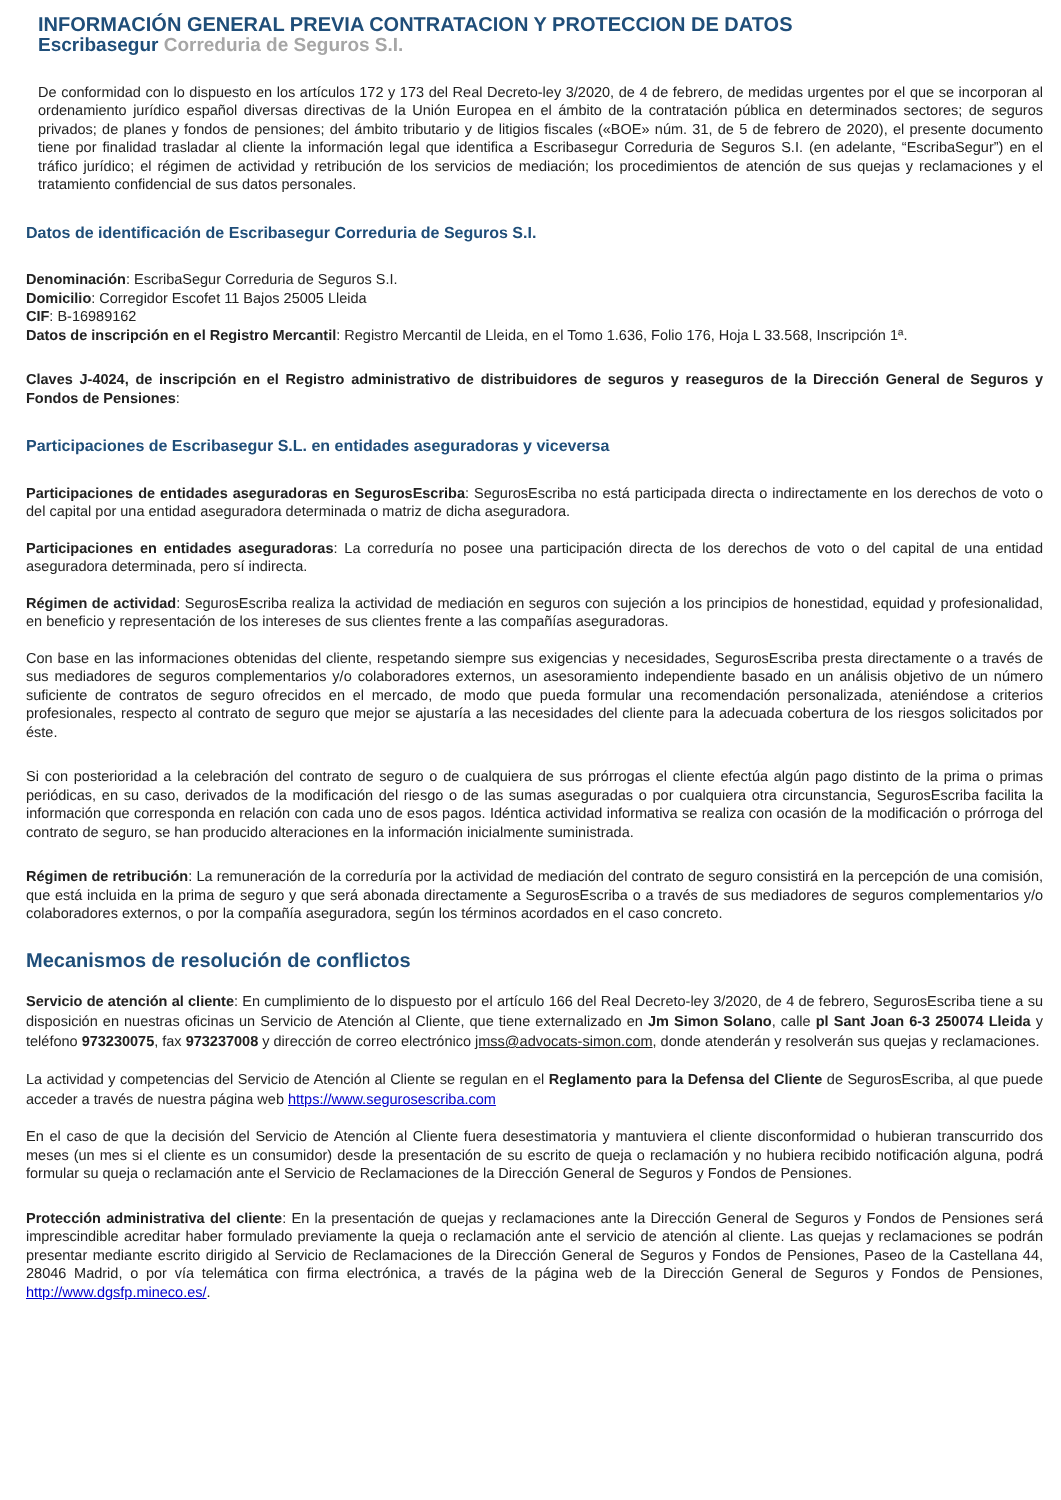INFORMACIÓN GENERAL PREVIA CONTRATACION Y PROTECCION DE DATOS
Escribasegur Correduria de Seguros S.I.
De conformidad con lo dispuesto en los artículos 172 y 173 del Real Decreto-ley 3/2020, de 4 de febrero, de medidas urgentes por el que se incorporan al ordenamiento jurídico español diversas directivas de la Unión Europea en el ámbito de la contratación pública en determinados sectores; de seguros privados; de planes y fondos de pensiones; del ámbito tributario y de litigios fiscales («BOE» núm. 31, de 5 de febrero de 2020), el presente documento tiene por finalidad trasladar al cliente la información legal que identifica a Escribasegur Correduria de Seguros S.I. (en adelante, “EscribaSegur”) en el tráfico jurídico; el régimen de actividad y retribución de los servicios de mediación; los procedimientos de atención de sus quejas y reclamaciones y el tratamiento confidencial de sus datos personales.
Datos de identificación de Escribasegur Correduria de Seguros S.I.
Denominación: EscribaSegur Correduria de Seguros S.I.
Domicilio: Corregidor Escofet 11 Bajos 25005 Lleida
CIF: B-16989162
Datos de inscripción en el Registro Mercantil: Registro Mercantil de Lleida, en el Tomo 1.636, Folio 176, Hoja L 33.568, Inscripción 1ª.
Claves J-4024, de inscripción en el Registro administrativo de distribuidores de seguros y reaseguros de la Dirección General de Seguros y Fondos de Pensiones:
Participaciones de Escribasegur S.L. en entidades aseguradoras y viceversa
Participaciones de entidades aseguradoras en SegurosEscriba: SegurosEscriba no está participada directa o indirectamente en los derechos de voto o del capital por una entidad aseguradora determinada o matriz de dicha aseguradora.
Participaciones en entidades aseguradoras: La correduría no posee una participación directa de los derechos de voto o del capital de una entidad aseguradora determinada, pero sí indirecta.
Régimen de actividad: SegurosEscriba realiza la actividad de mediación en seguros con sujeción a los principios de honestidad, equidad y profesionalidad, en beneficio y representación de los intereses de sus clientes frente a las compañías aseguradoras.
Con base en las informaciones obtenidas del cliente, respetando siempre sus exigencias y necesidades, SegurosEscriba presta directamente o a través de sus mediadores de seguros complementarios y/o colaboradores externos, un asesoramiento independiente basado en un análisis objetivo de un número suficiente de contratos de seguro ofrecidos en el mercado, de modo que pueda formular una recomendación personalizada, ateniéndose a criterios profesionales, respecto al contrato de seguro que mejor se ajustaría a las necesidades del cliente para la adecuada cobertura de los riesgos solicitados por éste.
Si con posterioridad a la celebración del contrato de seguro o de cualquiera de sus prórrogas el cliente efectúa algún pago distinto de la prima o primas periódicas, en su caso, derivados de la modificación del riesgo o de las sumas aseguradas o por cualquiera otra circunstancia, SegurosEscriba facilita la información que corresponda en relación con cada uno de esos pagos. Idéntica actividad informativa se realiza con ocasión de la modificación o prórroga del contrato de seguro, se han producido alteraciones en la información inicialmente suministrada.
Régimen de retribución: La remuneración de la correduría por la actividad de mediación del contrato de seguro consistirá en la percepción de una comisión, que está incluida en la prima de seguro y que será abonada directamente a SegurosEscriba o a través de sus mediadores de seguros complementarios y/o colaboradores externos, o por la compañía aseguradora, según los términos acordados en el caso concreto.
Mecanismos de resolución de conflictos
Servicio de atención al cliente: En cumplimiento de lo dispuesto por el artículo 166 del Real Decreto-ley 3/2020, de 4 de febrero, SegurosEscriba tiene a su disposición en nuestras oficinas un Servicio de Atención al Cliente, que tiene externalizado en Jm Simon Solano, calle pl Sant Joan 6-3 250074 Lleida y teléfono 973230075, fax 973237008 y dirección de correo electrónico jmss@advocats-simon.com, donde atenderán y resolverán sus quejas y reclamaciones.
La actividad y competencias del Servicio de Atención al Cliente se regulan en el Reglamento para la Defensa del Cliente de SegurosEscriba, al que puede acceder a través de nuestra página web https://www.segurosescriba.com
En el caso de que la decisión del Servicio de Atención al Cliente fuera desestimatoria y mantuviera el cliente disconformidad o hubieran transcurrido dos meses (un mes si el cliente es un consumidor) desde la presentación de su escrito de queja o reclamación y no hubiera recibido notificación alguna, podrá formular su queja o reclamación ante el Servicio de Reclamaciones de la Dirección General de Seguros y Fondos de Pensiones.
Protección administrativa del cliente: En la presentación de quejas y reclamaciones ante la Dirección General de Seguros y Fondos de Pensiones será imprescindible acreditar haber formulado previamente la queja o reclamación ante el servicio de atención al cliente. Las quejas y reclamaciones se podrán presentar mediante escrito dirigido al Servicio de Reclamaciones de la Dirección General de Seguros y Fondos de Pensiones, Paseo de la Castellana 44, 28046 Madrid, o por vía telemática con firma electrónica, a través de la página web de la Dirección General de Seguros y Fondos de Pensiones, http://www.dgsfp.mineco.es/.